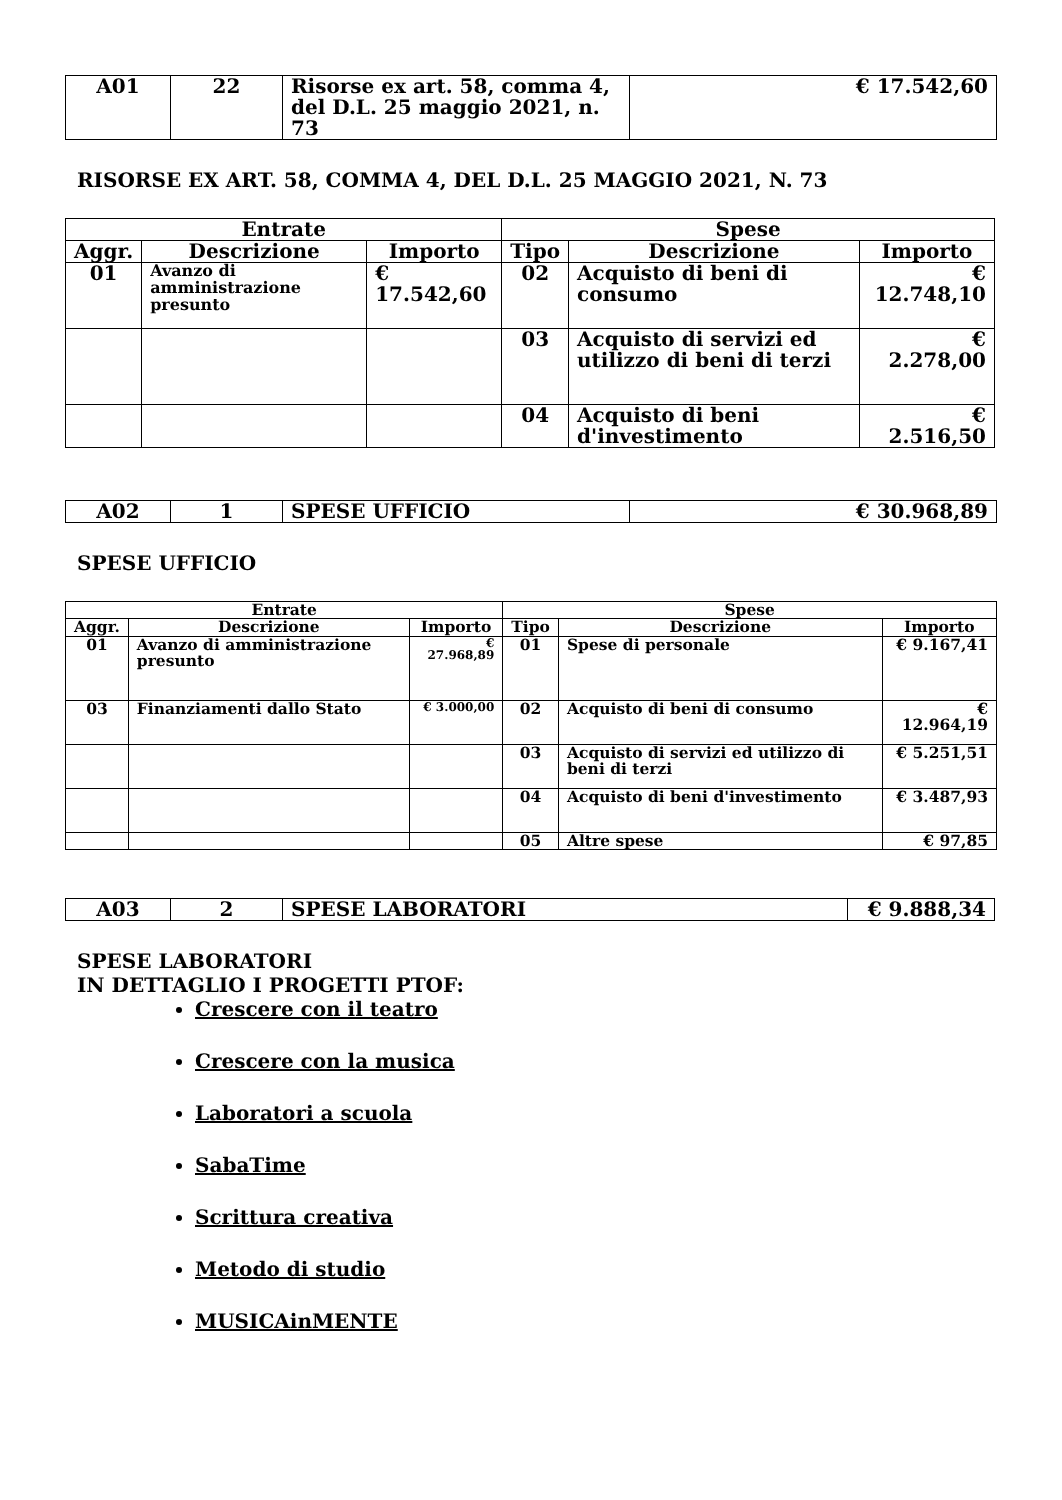| A01 | 22 | Risorse ex art. 58, comma 4, del D.L. 25 maggio 2021, n. 73 | € 17.542,60 |
RISORSE EX ART. 58, COMMA 4, DEL D.L. 25 MAGGIO 2021, N. 73
| Entrate | | | Spese | | |
| --- | --- | --- | --- | --- | --- |
| Aggr. | Descrizione | Importo | Tipo | Descrizione | Importo |
| 01 | Avanzo di amministrazione presunto | € 17.542,60 | 02 | Acquisto di beni di consumo | € 12.748,10 |
| | | | 03 | Acquisto di servizi ed utilizzo di beni di terzi | € 2.278,00 |
| | | | 04 | Acquisto di beni d'investimento | € 2.516,50 |
| A02 | 1 | SPESE UFFICIO | € 30.968,89 |
SPESE UFFICIO
| Entrate | | | Spese | | |
| --- | --- | --- | --- | --- | --- |
| Aggr. | Descrizione | Importo | Tipo | Descrizione | Importo |
| 01 | Avanzo di amministrazione presunto | € 27.968,89 | 01 | Spese di personale | € 9.167,41 |
| 03 | Finanziamenti dallo Stato | € 3.000,00 | 02 | Acquisto di beni di consumo | € 12.964,19 |
| | | | 03 | Acquisto di servizi ed utilizzo di beni di terzi | € 5.251,51 |
| | | | 04 | Acquisto di beni d'investimento | € 3.487,93 |
| | | | 05 | Altre spese | € 97,85 |
| A03 | 2 | SPESE LABORATORI | € 9.888,34 |
SPESE LABORATORI
IN DETTAGLIO I PROGETTI PTOF:
Crescere con il teatro
Crescere con la musica
Laboratori a scuola
SabaTime
Scrittura creativa
Metodo di studio
MUSICAinMENTE